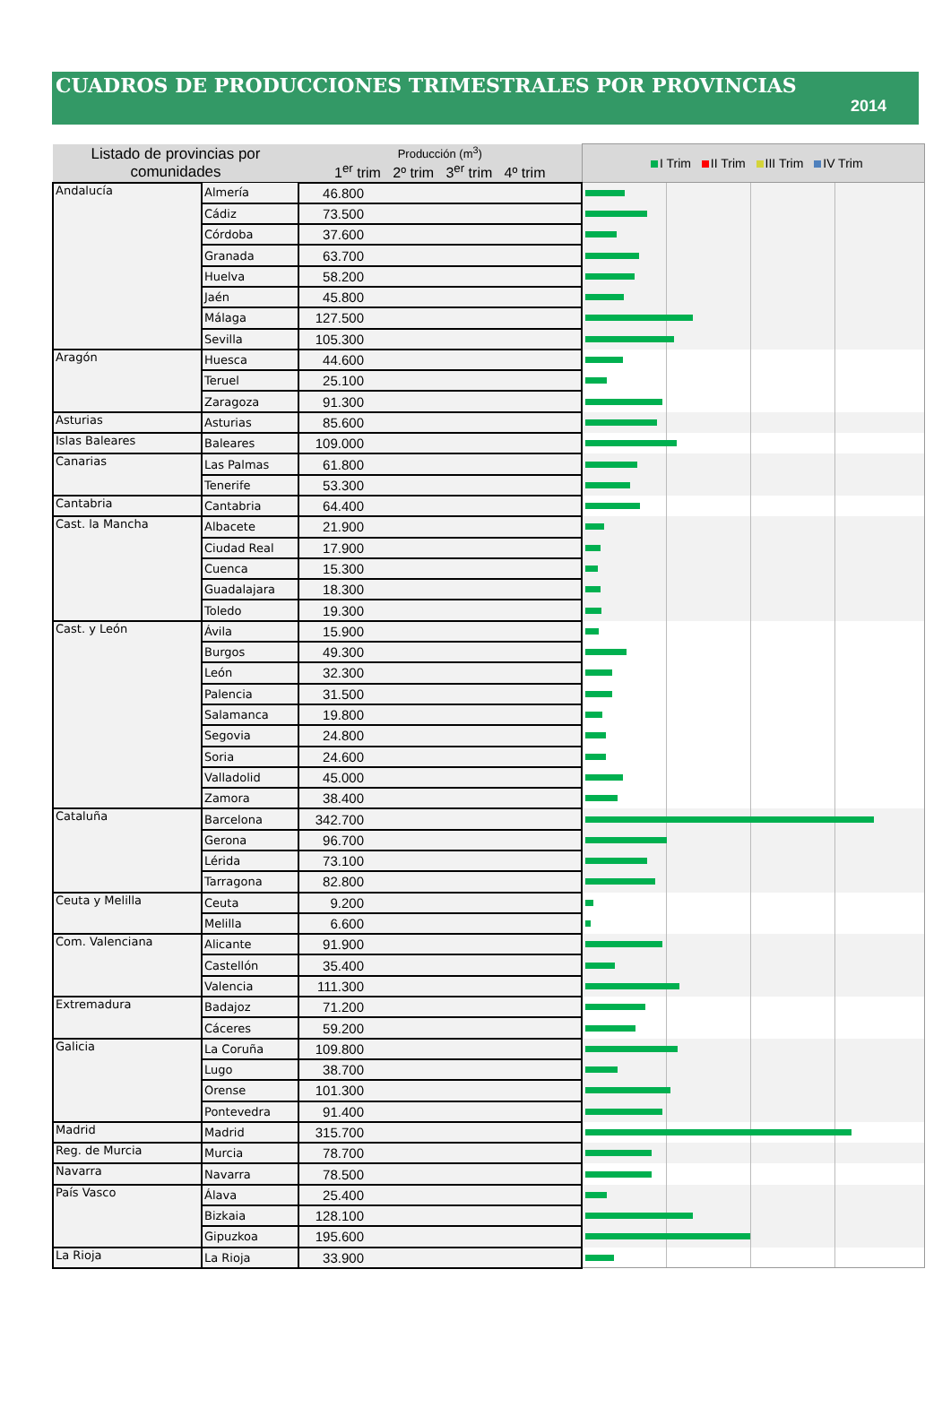CUADROS DE PRODUCCIONES TRIMESTRALES POR PROVINCIAS
2014
| Listado de provincias por comunidades | | Producción (m<sup>3</sup>) 1<sup>er</sup> trim 2º trim 3<sup>er</sup> trim 4º trim | I Trim II Trim III Trim IV Trim |
| --- | --- | --- | --- |
| Andalucía | Almería | 46.800 | |
| | Cádiz | 73.500 | |
| | Córdoba | 37.600 | |
| | Granada | 63.700 | |
| | Huelva | 58.200 | |
| | Jaén | 45.800 | |
| | Málaga | 127.500 | |
| | Sevilla | 105.300 | |
| Aragón | Huesca | 44.600 | |
| | Teruel | 25.100 | |
| | Zaragoza | 91.300 | |
| Asturias | Asturias | 85.600 | |
| Islas Baleares | Baleares | 109.000 | |
| Canarias | Las Palmas | 61.800 | |
| | Tenerife | 53.300 | |
| Cantabria | Cantabria | 64.400 | |
| Cast. la Mancha | Albacete | 21.900 | |
| | Ciudad Real | 17.900 | |
| | Cuenca | 15.300 | |
| | Guadalajara | 18.300 | |
| | Toledo | 19.300 | |
| Cast. y León | Ávila | 15.900 | |
| | Burgos | 49.300 | |
| | León | 32.300 | |
| | Palencia | 31.500 | |
| | Salamanca | 19.800 | |
| | Segovia | 24.800 | |
| | Soria | 24.600 | |
| | Valladolid | 45.000 | |
| | Zamora | 38.400 | |
| Cataluña | Barcelona | 342.700 | |
| | Gerona | 96.700 | |
| | Lérida | 73.100 | |
| | Tarragona | 82.800 | |
| Ceuta y Melilla | Ceuta | 9.200 | |
| | Melilla | 6.600 | |
| Com. Valenciana | Alicante | 91.900 | |
| | Castellón | 35.400 | |
| | Valencia | 111.300 | |
| Extremadura | Badajoz | 71.200 | |
| | Cáceres | 59.200 | |
| Galicia | La Coruña | 109.800 | |
| | Lugo | 38.700 | |
| | Orense | 101.300 | |
| | Pontevedra | 91.400 | |
| Madrid | Madrid | 315.700 | |
| Reg. de Murcia | Murcia | 78.700 | |
| Navarra | Navarra | 78.500 | |
| País Vasco | Álava | 25.400 | |
| | Bizkaia | 128.100 | |
| | Gipuzkoa | 195.600 | |
| La Rioja | La Rioja | 33.900 | |